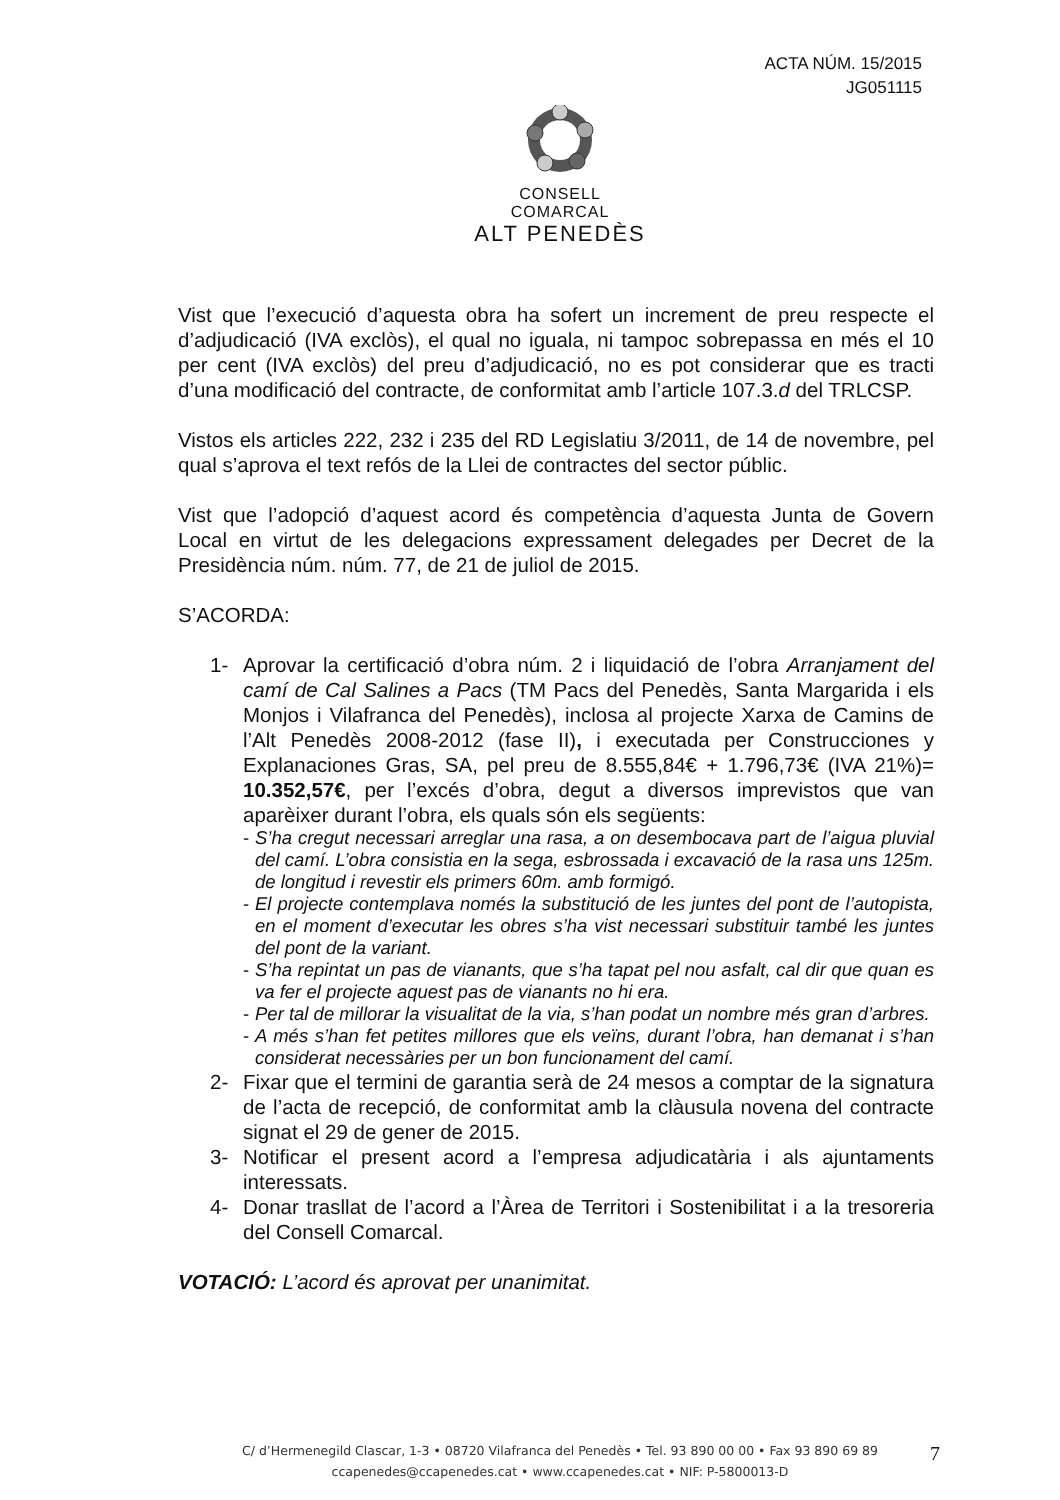ACTA NÚM. 15/2015
JG051115
CONSELL COMARCAL
ALT PENEDÈS
Vist que l’execució d’aquesta obra ha sofert un increment de preu respecte el d’adjudicació (IVA exclòs), el qual no iguala, ni tampoc sobrepassa en més el 10 per cent (IVA exclòs) del preu d’adjudicació, no es pot considerar que es tracti d’una modificació del contracte, de conformitat amb l’article 107.3.d del TRLCSP.
Vistos els articles 222, 232 i 235 del RD Legislatiu 3/2011, de 14 de novembre, pel qual s’aprova el text refós de la Llei de contractes del sector públic.
Vist que l’adopció d’aquest acord és competència d’aquesta Junta de Govern Local en virtut de les delegacions expressament delegades per Decret de la Presidència núm. núm. 77, de 21 de juliol de 2015.
S’ACORDA:
1- Aprovar la certificació d’obra núm. 2 i liquidació de l’obra Arranjament del camí de Cal Salines a Pacs (TM Pacs del Penedès, Santa Margarida i els Monjos i Vilafranca del Penedès), inclosa al projecte Xarxa de Camins de l’Alt Penedès 2008-2012 (fase II), i executada per Construcciones y Explanaciones Gras, SA, pel preu de 8.555,84€ + 1.796,73€ (IVA 21%)= 10.352,57€, per l’excés d’obra, degut a diversos imprevistos que van aparèixer durant l’obra, els quals són els següents:
- S’ha cregut necessari arreglar una rasa, a on desembocava part de l’aigua pluvial del camí. L’obra consistia en la sega, esbrossada i excavació de la rasa uns 125m. de longitud i revestir els primers 60m. amb formigó.
- El projecte contemplava només la substitució de les juntes del pont de l’autopista, en el moment d’executar les obres s’ha vist necessari substituir també les juntes del pont de la variant.
- S’ha repintat un pas de vianants, que s’ha tapat pel nou asfalt, cal dir que quan es va fer el projecte aquest pas de vianants no hi era.
- Per tal de millorar la visualitat de la via, s’han podat un nombre més gran d’arbres.
- A més s’han fet petites millores que els veïns, durant l’obra, han demanat i s’han considerat necessàries per un bon funcionament del camí.
2- Fixar que el termini de garantia serà de 24 mesos a comptar de la signatura de l’acta de recepció, de conformitat amb la clàusula novena del contracte signat el 29 de gener de 2015.
3- Notificar el present acord a l’empresa adjudicatària i als ajuntaments interessats.
4- Donar trasllat de l’acord a l’Àrea de Territori i Sostenibilitat i a la tresoreria del Consell Comarcal.
VOTACIÓ: L’acord és aprovat per unanimitat.
C/ d’Hermenegild Clascar, 1-3 • 08720 Vilafranca del Penedès • Tel. 93 890 00 00 • Fax 93 890 69 89
ccapenedes@ccapenedes.cat • www.ccapenedes.cat • NIF: P-5800013-D
7